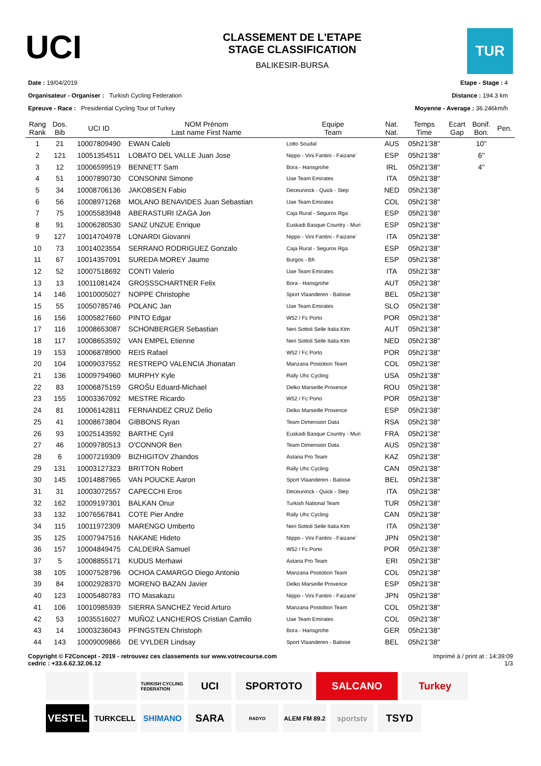UCI
CLASSEMENT DE L'ETAPE
STAGE CLASSIFICATION
BALIKESIR-BURSA
TUR
Date : 19/04/2019
Organisateur - Organiser : Turkish Cycling Federation
Epreuve - Race : Presidential Cycling Tour of Turkey
Etape - Stage : 4
Distance : 194.3 km
Moyenne - Average : 36.246km/h
| Rang Rank | Dos. Bib | UCI ID | NOM Prénom Last name First Name | Equipe Team | Nat. Nat. | Temps Time | Ecart Gap | Bonif. Bon. | Pen. |
| --- | --- | --- | --- | --- | --- | --- | --- | --- | --- |
| 1 | 21 | 10007809490 | EWAN Caleb | Lotto Soudal | AUS | 05h21'38'' | | 10'' | |
| 2 | 121 | 10051354511 | LOBATO DEL VALLE Juan Jose | Nippo - Vini Fantini - Faizane` | ESP | 05h21'38'' | | 6'' | |
| 3 | 12 | 10006599519 | BENNETT Sam | Bora - Hansgrohe | IRL | 05h21'38'' | | 4'' | |
| 4 | 51 | 10007890730 | CONSONNI Simone | Uae Team Emirates | ITA | 05h21'38'' | | | |
| 5 | 34 | 10008706136 | JAKOBSEN Fabio | Deceuninck - Quick - Step | NED | 05h21'38'' | | | |
| 6 | 56 | 10008971268 | MOLANO BENAVIDES Juan Sebastian | Uae Team Emirates | COL | 05h21'38'' | | | |
| 7 | 75 | 10005583948 | ABERASTURI IZAGA Jon | Caja Rural - Seguros Rga | ESP | 05h21'38'' | | | |
| 8 | 91 | 10006280530 | SANZ UNZUE Enrique | Euskadi Basque Country - Muri | ESP | 05h21'38'' | | | |
| 9 | 127 | 10014704978 | LONARDI Giovanni | Nippo - Vini Fantini - Faizane` | ITA | 05h21'38'' | | | |
| 10 | 73 | 10014023554 | SERRANO RODRIGUEZ Gonzalo | Caja Rural - Seguros Rga | ESP | 05h21'38'' | | | |
| 11 | 67 | 10014357091 | SUREDA MOREY Jaume | Burgos - Bh | ESP | 05h21'38'' | | | |
| 12 | 52 | 10007518692 | CONTI Valerio | Uae Team Emirates | ITA | 05h21'38'' | | | |
| 13 | 13 | 10011081424 | GROSSSCHARTNER Felix | Bora - Hansgrohe | AUT | 05h21'38'' | | | |
| 14 | 146 | 10010005027 | NOPPE Christophe | Sport Vlaanderen - Baloise | BEL | 05h21'38'' | | | |
| 15 | 55 | 10050785746 | POLANC Jan | Uae Team Emirates | SLO | 05h21'38'' | | | |
| 16 | 156 | 10005827660 | PINTO Edgar | W52 / Fc Porto | POR | 05h21'38'' | | | |
| 17 | 116 | 10008653087 | SCHONBERGER Sebastian | Neri Sottoli Selle Italia Ktm | AUT | 05h21'38'' | | | |
| 18 | 117 | 10008653592 | VAN EMPEL Etienne | Neri Sottoli Selle Italia Ktm | NED | 05h21'38'' | | | |
| 19 | 153 | 10006878900 | REIS Rafael | W52 / Fc Porto | POR | 05h21'38'' | | | |
| 20 | 104 | 10009037552 | RESTREPO VALENCIA Jhonatan | Manzana Postobon Team | COL | 05h21'38'' | | | |
| 21 | 136 | 10009794960 | MURPHY Kyle | Rally Uhc Cycling | USA | 05h21'38'' | | | |
| 22 | 83 | 10006875159 | GROŠU Eduard-Michael | Delko Marseille Provence | ROU | 05h21'38'' | | | |
| 23 | 155 | 10003367092 | MESTRE Ricardo | W52 / Fc Porto | POR | 05h21'38'' | | | |
| 24 | 81 | 10006142811 | FERNANDEZ CRUZ Delio | Delko Marseille Provence | ESP | 05h21'38'' | | | |
| 25 | 41 | 10008673804 | GIBBONS Ryan | Team Dimension Data | RSA | 05h21'38'' | | | |
| 26 | 93 | 10025143592 | BARTHE Cyril | Euskadi Basque Country - Muri | FRA | 05h21'38'' | | | |
| 27 | 46 | 10009780513 | O'CONNOR Ben | Team Dimension Data | AUS | 05h21'38'' | | | |
| 28 | 6 | 10007219309 | BIZHIGITOV Zhandos | Astana Pro Team | KAZ | 05h21'38'' | | | |
| 29 | 131 | 10003127323 | BRITTON Robert | Rally Uhc Cycling | CAN | 05h21'38'' | | | |
| 30 | 145 | 10014887965 | VAN POUCKE Aaron | Sport Vlaanderen - Baloise | BEL | 05h21'38'' | | | |
| 31 | 31 | 10003072557 | CAPECCHI Eros | Deceuninck - Quick - Step | ITA | 05h21'38'' | | | |
| 32 | 162 | 10009197301 | BALKAN Onur | Turkish National Team | TUR | 05h21'38'' | | | |
| 33 | 132 | 10076567841 | COTE Pier Andre | Rally Uhc Cycling | CAN | 05h21'38'' | | | |
| 34 | 115 | 10011972309 | MARENGO Umberto | Neri Sottoli Selle Italia Ktm | ITA | 05h21'38'' | | | |
| 35 | 125 | 10007947516 | NAKANE Hideto | Nippo - Vini Fantini - Faizane` | JPN | 05h21'38'' | | | |
| 36 | 157 | 10004849475 | CALDEIRA Samuel | W52 / Fc Porto | POR | 05h21'38'' | | | |
| 37 | 5 | 10008855171 | KUDUS Merhawi | Astana Pro Team | ERI | 05h21'38'' | | | |
| 38 | 105 | 10007528796 | OCHOA CAMARGO Diego Antonio | Manzana Postobon Team | COL | 05h21'38'' | | | |
| 39 | 84 | 10002928370 | MORENO BAZAN Javier | Delko Marseille Provence | ESP | 05h21'38'' | | | |
| 40 | 123 | 10005480783 | ITO Masakazu | Nippo - Vini Fantini - Faizane` | JPN | 05h21'38'' | | | |
| 41 | 106 | 10010985939 | SIERRA SANCHEZ Yecid Arturo | Manzana Postobon Team | COL | 05h21'38'' | | | |
| 42 | 53 | 10035516027 | MUÑOZ LANCHEROS Cristian Camilo | Uae Team Emirates | COL | 05h21'38'' | | | |
| 43 | 14 | 10003236043 | PFINGSTEN Christoph | Bora - Hansgrohe | GER | 05h21'38'' | | | |
| 44 | 143 | 10009009866 | DE VYLDER Lindsay | Sport Vlaanderen - Baloise | BEL | 05h21'38'' | | | |
Copyright © F2Concept - 2019 - retrouvez ces classements sur www.votrecourse.com
cedric : +33.6.62.32.06.12
Imprimé à / print at : 14:39:09
1/3
TURKISH CYCLING FEDERATION UCI SPORTOTO SALCANO Turkey VESTEL TURKCELL SHIMANO SARA RADYO ALEM FM 89.2 sportstv TSYD